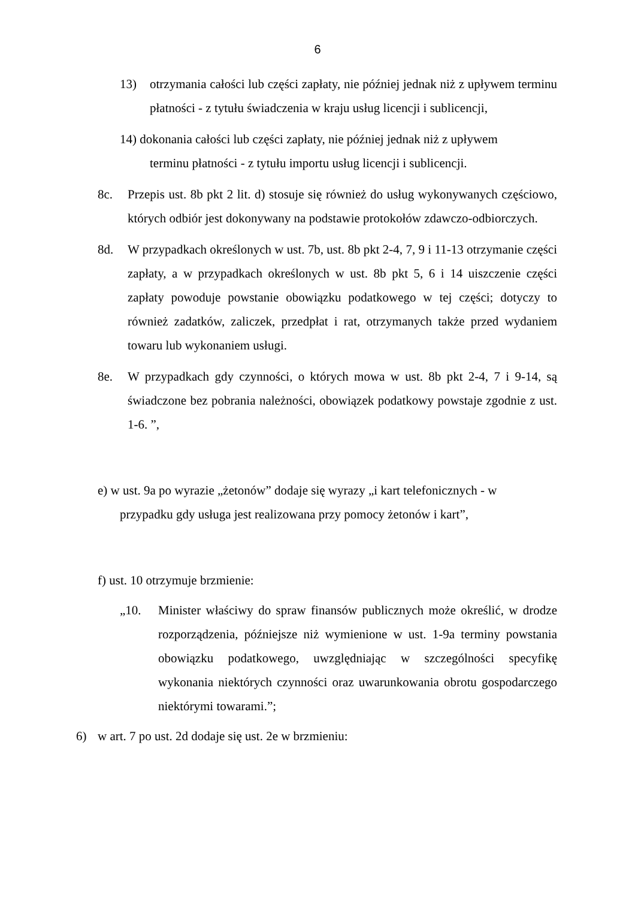6
13) otrzymania całości lub części zapłaty, nie później jednak niż z upływem terminu płatności - z tytułu świadczenia w kraju usług licencji i sublicencji,
14) dokonania całości lub części zapłaty, nie później jednak niż z upływem
terminu płatności - z tytułu importu usług licencji i sublicencji.
8c. Przepis ust. 8b pkt 2 lit. d) stosuje się również do usług wykonywanych częściowo, których odbiór jest dokonywany na podstawie protokołów zdawczo-odbiorczych.
8d. W przypadkach określonych w ust. 7b, ust. 8b pkt 2-4, 7, 9 i 11-13 otrzymanie części zapłaty, a w przypadkach określonych w ust. 8b pkt 5, 6 i 14 uiszczenie części zapłaty powoduje powstanie obowiązku podatkowego w tej części; dotyczy to również zadatków, zaliczek, przedpłat i rat, otrzymanych także przed wydaniem towaru lub wykonaniem usługi.
8e. W przypadkach gdy czynności, o których mowa w ust. 8b pkt 2-4, 7 i 9-14, są świadczone bez pobrania należności, obowiązek podatkowy powstaje zgodnie z ust. 1-6. ”,
e) w ust. 9a po wyrazie „żetonów” dodaje się wyrazy „i kart telefonicznych - w
przypadku gdy usługa jest realizowana przy pomocy żetonów i kart”,
f) ust. 10 otrzymuje brzmienie:
„10. Minister właściwy do spraw finansów publicznych może określić, w drodze rozporządzenia, późniejsze niż wymienione w ust. 1-9a terminy powstania obowiązku podatkowego, uwzględniając w szczególności specyfikę wykonania niektórych czynności oraz uwarunkowania obrotu gospodarczego niektórymi towarami.”;
6) w art. 7 po ust. 2d dodaje się ust. 2e w brzmieniu: